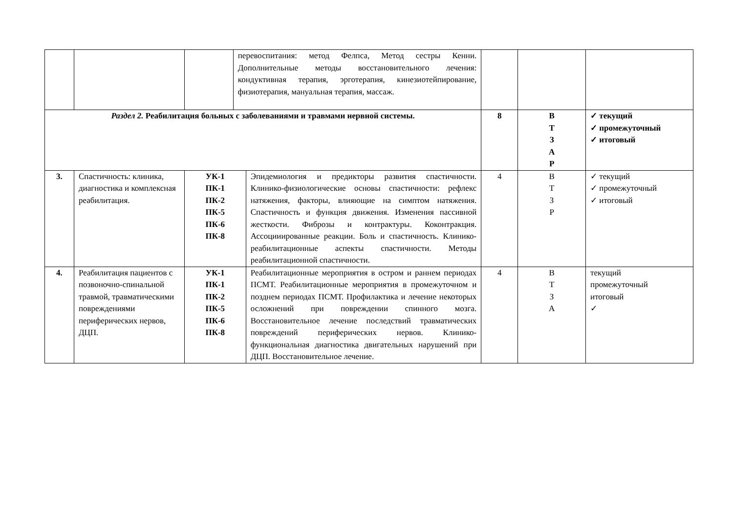| | | | перевоспитания: метод Фелпса, Метод сестры Кенни. Дополнительные методы восстановительного лечения: кондуктивная терапия, эрготерапия, кинезиотейпирование, физиотерапия, мануальная терапия, массаж. | | | | |
| Раздел 2. Реабилитация больных с заболеваниями и травмами нервной системы. | | | | | 8 | В Т З А Р | ✓ текущий ✓ промежуточный ✓ итоговый |
| 3. | Спастичность: клиника, диагностика и комплексная реабилитация. | УК-1 ПК-1 ПК-2 ПК-5 ПК-6 ПК-8 | | Эпидемиология и предикторы развития спастичности. Клинико-физиологические основы спастичности: рефлекс натяжения, факторы, влияющие на симптом натяжения. Спастичность и функция движения. Изменения пассивной жесткости. Фиброзы и контрактуры. Коконтракция. Ассоцииированные реакции. Боль и спастичность. Клинико-реабилитационные аспекты спастичности. Методы реабилитационной спастичности. | 4 | В Т З Р | ✓ текущий ✓ промежуточный ✓ итоговый |
| 4. | Реабилитация пациентов с позвоночно-спинальной травмой, травматическими повреждениями периферических нервов, ДЦП. | УК-1 ПК-1 ПК-2 ПК-5 ПК-6 ПК-8 | | Реабилитационные мероприятия в остром и раннем периодах ПСМТ. Реабилитационные мероприятия в промежуточном и позднем периодах ПСМТ. Профилактика и лечение некоторых осложнений при повреждении спинного мозга. Восстановительное лечение последствий травматических повреждений периферических нервов. Клинико-функциональная диагностика двигательных нарушений при ДЦП. Восстановительное лечение. | 4 | В Т З А | текущий промежуточный итоговый ✓ |